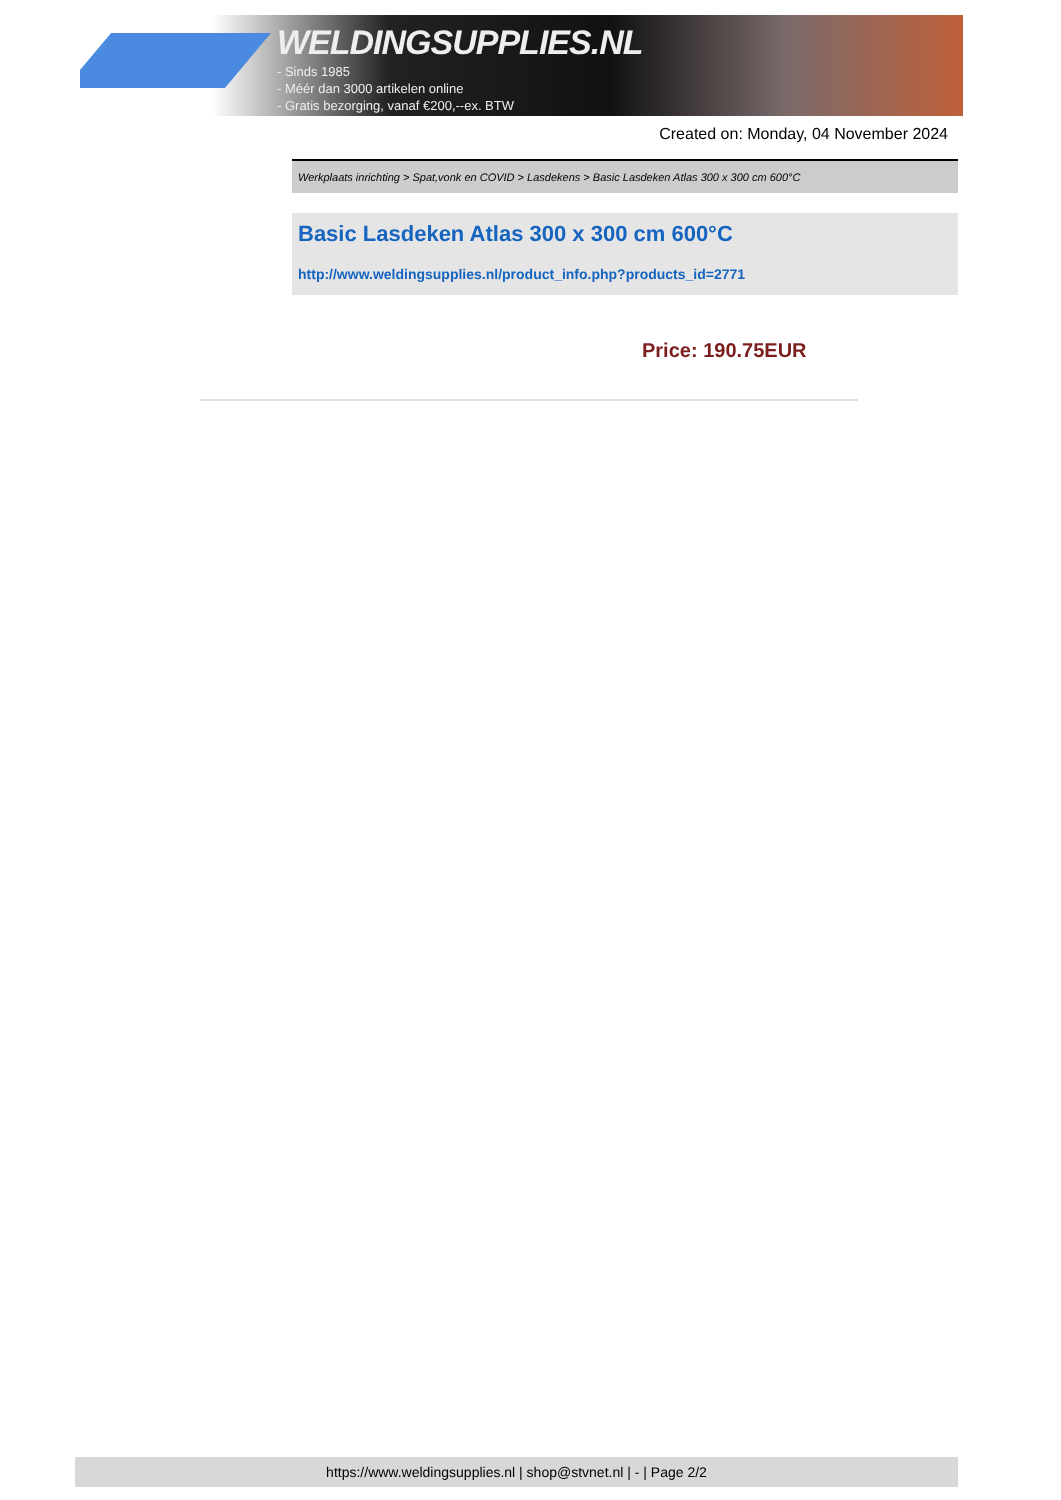WELDINGSUPPLIES.NL
- Sinds 1985
- Méér dan 3000 artikelen online
- Gratis bezorging, vanaf €200,--ex. BTW
Created on: Monday, 04 November 2024
Werkplaats inrichting > Spat,vonk en COVID > Lasdekens > Basic Lasdeken Atlas 300 x 300 cm 600°C
Basic Lasdeken Atlas 300 x 300 cm 600°C
http://www.weldingsupplies.nl/product_info.php?products_id=2771
Price: 190.75EUR
https://www.weldingsupplies.nl | shop@stvnet.nl | - | Page 2/2